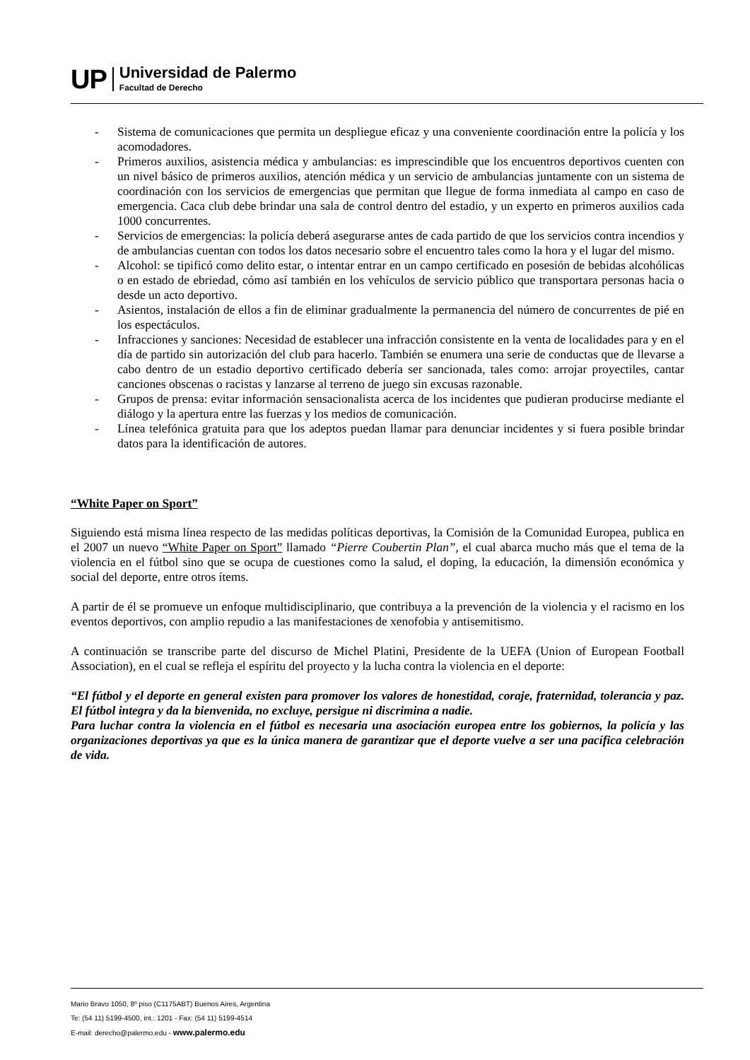UP
Universidad de Palermo
Facultad de Derecho
- Sistema de comunicaciones que permita un despliegue eficaz y una conveniente coordinación entre la policía y los acomodadores.
- Primeros auxilios, asistencia médica y ambulancias: es imprescindible que los encuentros deportivos cuenten con un nivel básico de primeros auxilios, atención médica y un servicio de ambulancias juntamente con un sistema de coordinación con los servicios de emergencias que permitan que llegue de forma inmediata al campo en caso de emergencia. Caca club debe brindar una sala de control dentro del estadio, y un experto en primeros auxilios cada 1000 concurrentes.
- Servicios de emergencias: la policía deberá asegurarse antes de cada partido de que los servicios contra incendios y de ambulancias cuentan con todos los datos necesario sobre el encuentro tales como la hora y el lugar del mismo.
- Alcohol: se tipificó como delito estar, o intentar entrar en un campo certificado en posesión de bebidas alcohólicas o en estado de ebriedad, cómo así también en los vehículos de servicio público que transportara personas hacia o desde un acto deportivo.
- Asientos, instalación de ellos a fin de eliminar gradualmente la permanencia del número de concurrentes de pié en los espectáculos.
- Infracciones y sanciones: Necesidad de establecer una infracción consistente en la venta de localidades para y en el día de partido sin autorización del club para hacerlo. También se enumera una serie de conductas que de llevarse a cabo dentro de un estadio deportivo certificado debería ser sancionada, tales como: arrojar proyectiles, cantar canciones obscenas o racistas y lanzarse al terreno de juego sin excusas razonable.
- Grupos de prensa: evitar información sensacionalista acerca de los incidentes que pudieran producirse mediante el diálogo y la apertura entre las fuerzas y los medios de comunicación.
- Línea telefónica gratuita para que los adeptos puedan llamar para denunciar incidentes y si fuera posible brindar datos para la identificación de autores.
“White Paper on Sport”
Siguiendo está misma línea respecto de las medidas políticas deportivas, la Comisión de la Comunidad Europea, publica en el 2007 un nuevo “White Paper on Sport” llamado “Pierre Coubertin Plan”, el cual abarca mucho más que el tema de la violencia en el fútbol sino que se ocupa de cuestiones como la salud, el doping, la educación, la dimensión económica y social del deporte, entre otros ítems.
A partir de él se promueve un enfoque multidisciplinario, que contribuya a la prevención de la violencia y el racismo en los eventos deportivos, con amplio repudio a las manifestaciones de xenofobia y antisemitismo.
A continuación se transcribe parte del discurso de Michel Platini, Presidente de la UEFA (Union of European Football Association), en el cual se refleja el espíritu del proyecto y la lucha contra la violencia en el deporte:
“El fútbol y el deporte en general existen para promover los valores de honestidad, coraje, fraternidad, tolerancia y paz. El fútbol integra y da la bienvenida, no excluye, persigue ni discrimina a nadie.
Para luchar contra la violencia en el fútbol es necesaria una asociación europea entre los gobiernos, la policía y las organizaciones deportivas ya que es la única manera de garantizar que el deporte vuelve a ser una pacífica celebración de vida.
Mario Bravo 1050, 8º piso (C1175ABT) Buenos Aires, Argentina
Te: (54 11) 5199-4500, int.: 1201 - Fax: (54 11) 5199-4514
E-mail: derecho@palermo.edu - www.palermo.edu